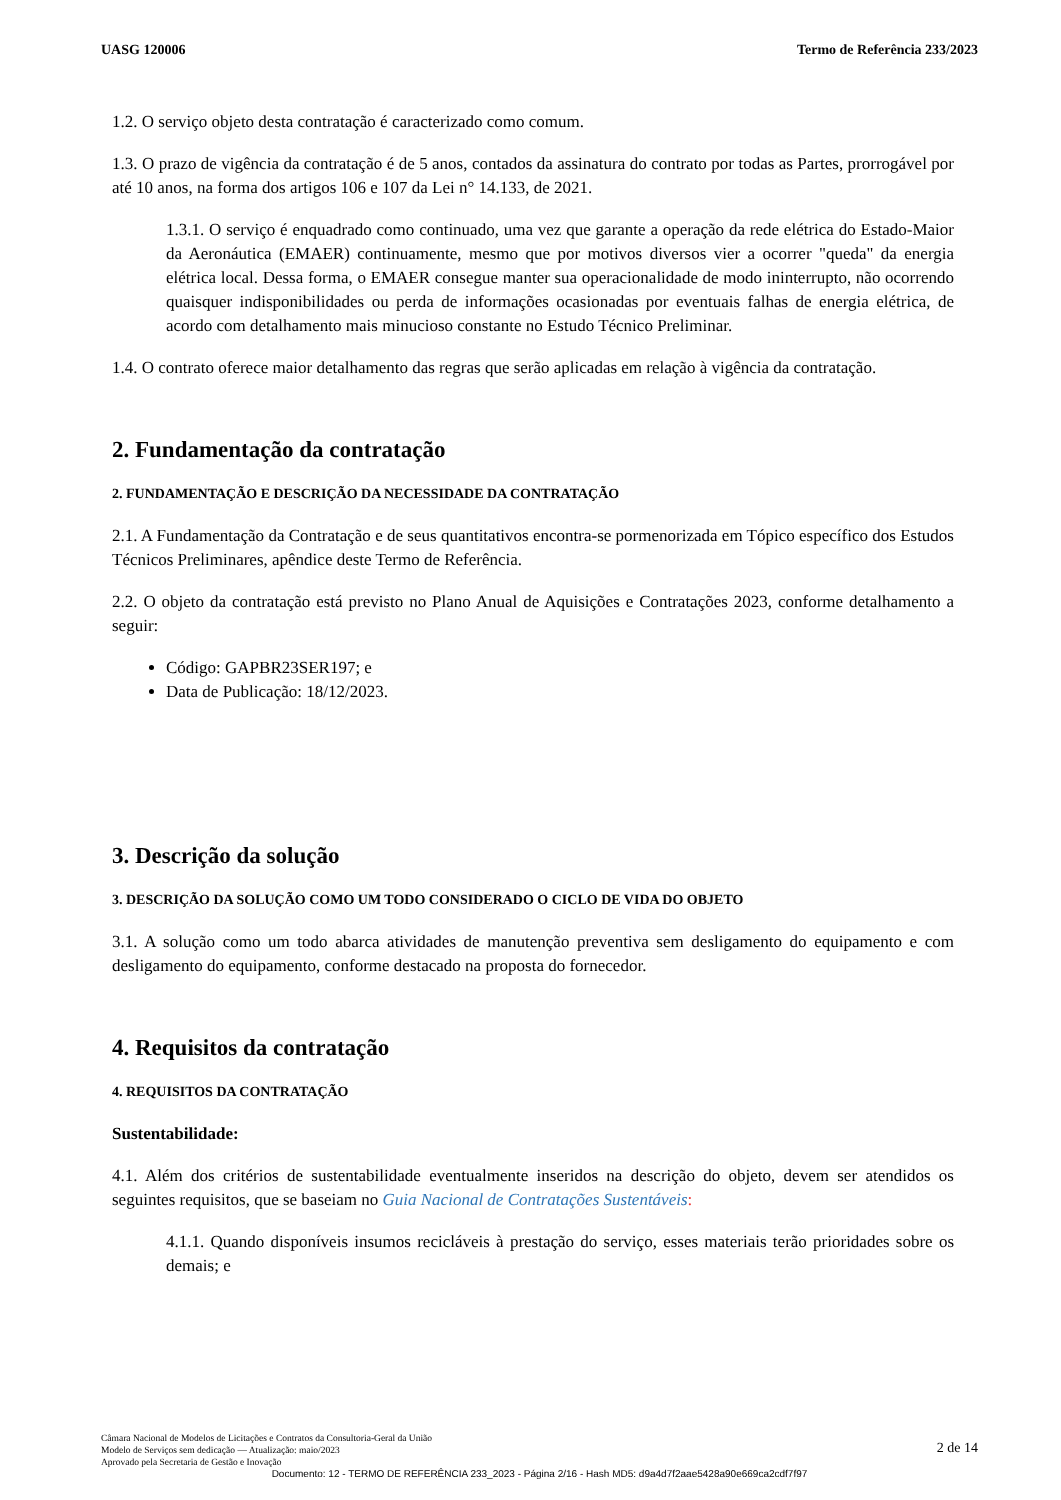UASG 120006 Termo de Referência 233/2023
1.2. O serviço objeto desta contratação é caracterizado como comum.
1.3. O prazo de vigência da contratação é de 5 anos, contados da assinatura do contrato por todas as Partes, prorrogável por até 10 anos, na forma dos artigos 106 e 107 da Lei n° 14.133, de 2021.
1.3.1. O serviço é enquadrado como continuado, uma vez que garante a operação da rede elétrica do Estado-Maior da Aeronáutica (EMAER) continuamente, mesmo que por motivos diversos vier a ocorrer "queda" da energia elétrica local. Dessa forma, o EMAER consegue manter sua operacionalidade de modo ininterrupto, não ocorrendo quaisquer indisponibilidades ou perda de informações ocasionadas por eventuais falhas de energia elétrica, de acordo com detalhamento mais minucioso constante no Estudo Técnico Preliminar.
1.4. O contrato oferece maior detalhamento das regras que serão aplicadas em relação à vigência da contratação.
2. Fundamentação da contratação
2. FUNDAMENTAÇÃO E DESCRIÇÃO DA NECESSIDADE DA CONTRATAÇÃO
2.1. A Fundamentação da Contratação e de seus quantitativos encontra-se pormenorizada em Tópico específico dos Estudos Técnicos Preliminares, apêndice deste Termo de Referência.
2.2. O objeto da contratação está previsto no Plano Anual de Aquisições e Contratações 2023, conforme detalhamento a seguir:
Código: GAPBR23SER197; e
Data de Publicação: 18/12/2023.
3. Descrição da solução
3. DESCRIÇÃO DA SOLUÇÃO COMO UM TODO CONSIDERADO O CICLO DE VIDA DO OBJETO
3.1. A solução como um todo abarca atividades de manutenção preventiva sem desligamento do equipamento e com desligamento do equipamento, conforme destacado na proposta do fornecedor.
4. Requisitos da contratação
4. REQUISITOS DA CONTRATAÇÃO
Sustentabilidade:
4.1. Além dos critérios de sustentabilidade eventualmente inseridos na descrição do objeto, devem ser atendidos os seguintes requisitos, que se baseiam no Guia Nacional de Contratações Sustentáveis:
4.1.1. Quando disponíveis insumos recicláveis à prestação do serviço, esses materiais terão prioridades sobre os demais; e
Câmara Nacional de Modelos de Licitações e Contratos da Consultoria-Geral da União
Modelo de Serviços sem dedicação — Atualização: maio/2023
Aprovado pela Secretaria de Gestão e Inovação
2 de 14
Documento: 12 - TERMO DE REFERÊNCIA 233_2023 - Página 2/16 - Hash MD5: d9a4d7f2aae5428a90e669ca2cdf7f97